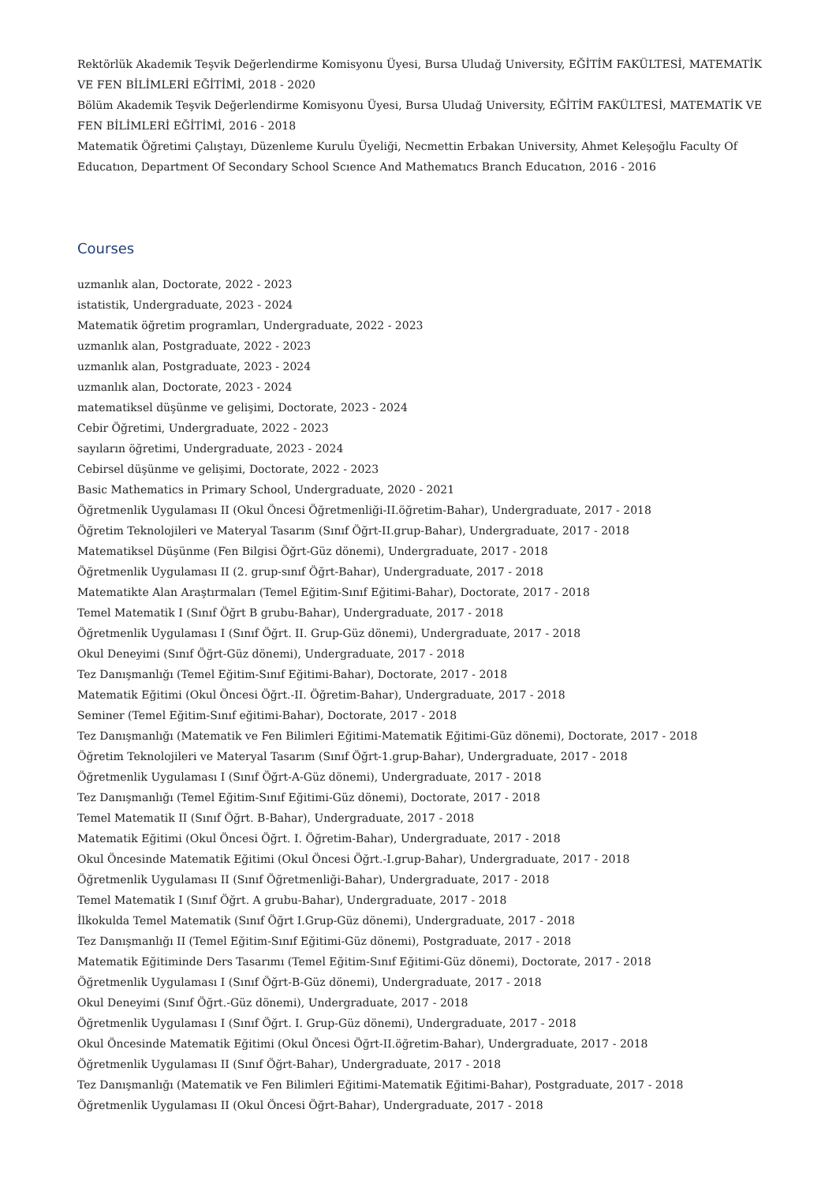Rektörlük Akademik Teşvik Değerlendirme Komisyonu Üyesi, Bursa Uludağ University, EĞİTİM FAKÜLTESİ, MATEMATİK VE FEN BİLİMLERİ EĞİTİMİ, 2018 - 2020
Bölüm Akademik Teşvik Değerlendirme Komisyonu Üyesi, Bursa Uludağ University, EĞİTİM FAKÜLTESİ, MATEMATİK VE FEN BİLİMLERİ EĞİTİMİ, 2016 - 2018
Matematik Öğretimi Çalıştayı, Düzenleme Kurulu Üyeliği, Necmettin Erbakan University, Ahmet Keleşoğlu Faculty Of Educatıon, Department Of Secondary School Scıence And Mathematıcs Branch Educatıon, 2016 - 2016
Courses
uzmanlık alan, Doctorate, 2022 - 2023
istatistik, Undergraduate, 2023 - 2024
Matematik öğretim programları, Undergraduate, 2022 - 2023
uzmanlık alan, Postgraduate, 2022 - 2023
uzmanlık alan, Postgraduate, 2023 - 2024
uzmanlık alan, Doctorate, 2023 - 2024
matematiksel düşünme ve gelişimi, Doctorate, 2023 - 2024
Cebir Öğretimi, Undergraduate, 2022 - 2023
sayıların öğretimi, Undergraduate, 2023 - 2024
Cebirsel düşünme ve gelişimi, Doctorate, 2022 - 2023
Basic Mathematics in Primary School, Undergraduate, 2020 - 2021
Öğretmenlik Uygulaması II (Okul Öncesi Öğretmenliği-II.öğretim-Bahar), Undergraduate, 2017 - 2018
Öğretim Teknolojileri ve Materyal Tasarım (Sınıf Öğrt-II.grup-Bahar), Undergraduate, 2017 - 2018
Matematiksel Düşünme (Fen Bilgisi Öğrt-Güz dönemi), Undergraduate, 2017 - 2018
Öğretmenlik Uygulaması II (2. grup-sınıf Öğrt-Bahar), Undergraduate, 2017 - 2018
Matematikte Alan Araştırmaları (Temel Eğitim-Sınıf Eğitimi-Bahar), Doctorate, 2017 - 2018
Temel Matematik I (Sınıf Öğrt B grubu-Bahar), Undergraduate, 2017 - 2018
Öğretmenlik Uygulaması I (Sınıf Öğrt. II. Grup-Güz dönemi), Undergraduate, 2017 - 2018
Okul Deneyimi (Sınıf Öğrt-Güz dönemi), Undergraduate, 2017 - 2018
Tez Danışmanlığı (Temel Eğitim-Sınıf Eğitimi-Bahar), Doctorate, 2017 - 2018
Matematik Eğitimi (Okul Öncesi Öğrt.-II. Öğretim-Bahar), Undergraduate, 2017 - 2018
Seminer (Temel Eğitim-Sınıf eğitimi-Bahar), Doctorate, 2017 - 2018
Tez Danışmanlığı (Matematik ve Fen Bilimleri Eğitimi-Matematik Eğitimi-Güz dönemi), Doctorate, 2017 - 2018
Öğretim Teknolojileri ve Materyal Tasarım (Sınıf Öğrt-1.grup-Bahar), Undergraduate, 2017 - 2018
Öğretmenlik Uygulaması I (Sınıf Öğrt-A-Güz dönemi), Undergraduate, 2017 - 2018
Tez Danışmanlığı (Temel Eğitim-Sınıf Eğitimi-Güz dönemi), Doctorate, 2017 - 2018
Temel Matematik II (Sınıf Öğrt. B-Bahar), Undergraduate, 2017 - 2018
Matematik Eğitimi (Okul Öncesi Öğrt. I. Öğretim-Bahar), Undergraduate, 2017 - 2018
Okul Öncesinde Matematik Eğitimi (Okul Öncesi Öğrt.-I.grup-Bahar), Undergraduate, 2017 - 2018
Öğretmenlik Uygulaması II (Sınıf Öğretmenliği-Bahar), Undergraduate, 2017 - 2018
Temel Matematik I (Sınıf Öğrt. A grubu-Bahar), Undergraduate, 2017 - 2018
İlkokulda Temel Matematik (Sınıf Öğrt I.Grup-Güz dönemi), Undergraduate, 2017 - 2018
Tez Danışmanlığı II (Temel Eğitim-Sınıf Eğitimi-Güz dönemi), Postgraduate, 2017 - 2018
Matematik Eğitiminde Ders Tasarımı (Temel Eğitim-Sınıf Eğitimi-Güz dönemi), Doctorate, 2017 - 2018
Öğretmenlik Uygulaması I (Sınıf Öğrt-B-Güz dönemi), Undergraduate, 2017 - 2018
Okul Deneyimi (Sınıf Öğrt.-Güz dönemi), Undergraduate, 2017 - 2018
Öğretmenlik Uygulaması I (Sınıf Öğrt. I. Grup-Güz dönemi), Undergraduate, 2017 - 2018
Okul Öncesinde Matematik Eğitimi (Okul Öncesi Öğrt-II.öğretim-Bahar), Undergraduate, 2017 - 2018
Öğretmenlik Uygulaması II (Sınıf Öğrt-Bahar), Undergraduate, 2017 - 2018
Tez Danışmanlığı (Matematik ve Fen Bilimleri Eğitimi-Matematik Eğitimi-Bahar), Postgraduate, 2017 - 2018
Öğretmenlik Uygulaması II (Okul Öncesi Öğrt-Bahar), Undergraduate, 2017 - 2018